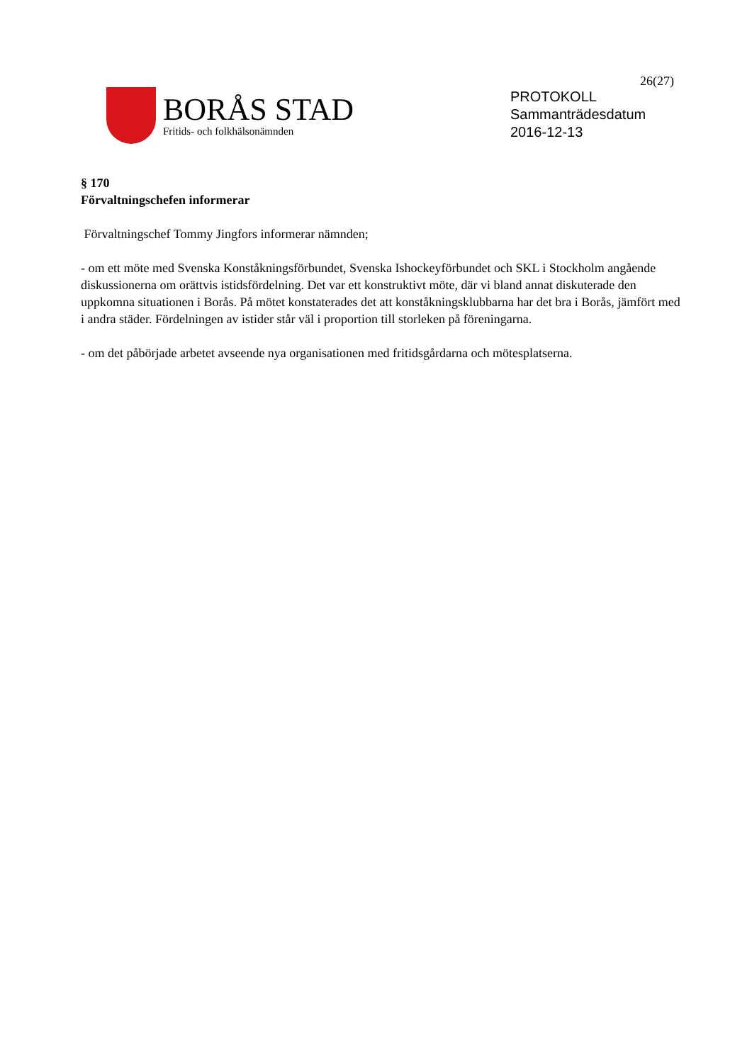26(27)
BORÅS STAD
Fritids- och folkhälsonämnden
PROTOKOLL
Sammanträdesdatum
2016-12-13
§ 170
Förvaltningschefen informerar
Förvaltningschef Tommy Jingfors informerar nämnden;
- om ett möte med Svenska Konståkningsförbundet, Svenska Ishockeyförbundet och SKL i Stockholm angående diskussionerna om orättvis istidsfördelning. Det var ett konstruktivt möte, där vi bland annat diskuterade den uppkomna situationen i Borås. På mötet konstaterades det att konståkningsklubbarna har det bra i Borås, jämfört med i andra städer. Fördelningen av istider står väl i proportion till storleken på föreningarna.
- om det påbörjade arbetet avseende nya organisationen med fritidsgårdarna och mötesplatserna.